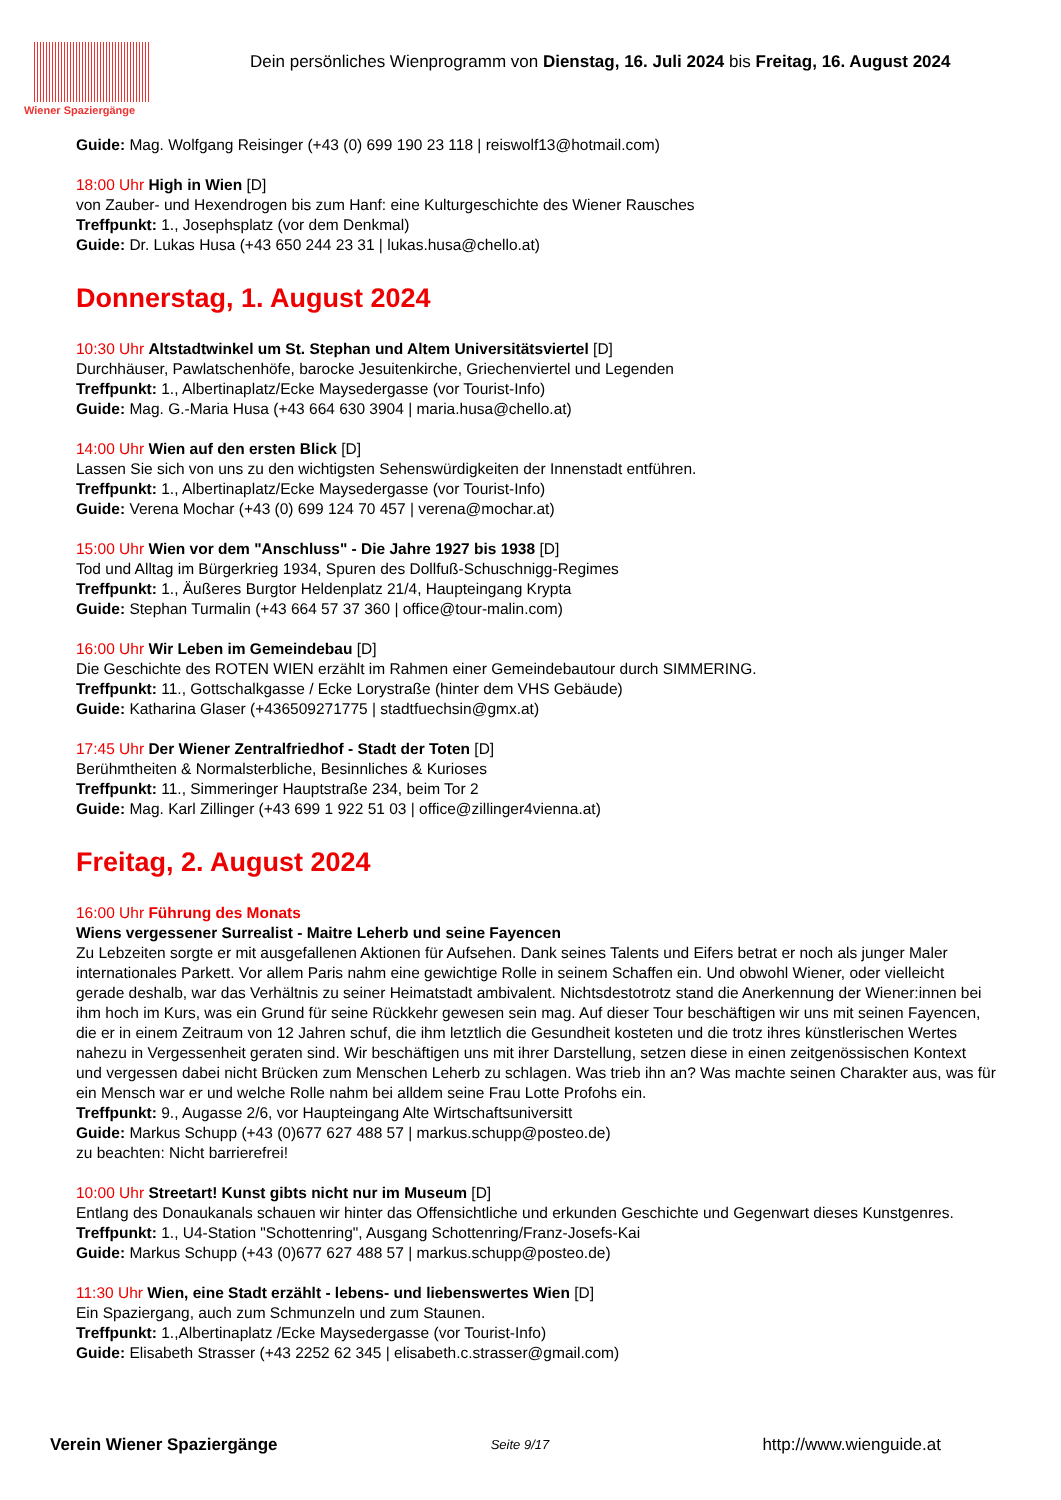Wiener Spaziergänge
Dein persönliches Wienprogramm von Dienstag, 16. Juli 2024 bis Freitag, 16. August 2024
Guide: Mag. Wolfgang Reisinger (+43 (0) 699 190 23 118 | reiswolf13@hotmail.com)
18:00 Uhr High in Wien [D]
von Zauber- und Hexendrogen bis zum Hanf: eine Kulturgeschichte des Wiener Rausches
Treffpunkt: 1., Josephsplatz (vor dem Denkmal)
Guide: Dr. Lukas Husa (+43 650 244 23 31 | lukas.husa@chello.at)
Donnerstag, 1. August 2024
10:30 Uhr Altstadtwinkel um St. Stephan und Altem Universitätsviertel [D]
Durchhäuser, Pawlatschenhöfe, barocke Jesuitenkirche, Griechenviertel und Legenden
Treffpunkt: 1., Albertinaplatz/Ecke Maysedergasse (vor Tourist-Info)
Guide: Mag. G.-Maria Husa (+43 664 630 3904 | maria.husa@chello.at)
14:00 Uhr Wien auf den ersten Blick [D]
Lassen Sie sich von uns zu den wichtigsten Sehenswürdigkeiten der Innenstadt entführen.
Treffpunkt: 1., Albertinaplatz/Ecke Maysedergasse (vor Tourist-Info)
Guide: Verena Mochar (+43 (0) 699 124 70 457 | verena@mochar.at)
15:00 Uhr Wien vor dem "Anschluss" - Die Jahre 1927 bis 1938 [D]
Tod und Alltag im Bürgerkrieg 1934, Spuren des Dollfuß-Schuschnigg-Regimes
Treffpunkt: 1., Äußeres Burgtor Heldenplatz 21/4, Haupteingang Krypta
Guide: Stephan Turmalin (+43 664 57 37 360 | office@tour-malin.com)
16:00 Uhr Wir Leben im Gemeindebau [D]
Die Geschichte des ROTEN WIEN erzählt im Rahmen einer Gemeindebautour durch SIMMERING.
Treffpunkt: 11., Gottschalkgasse / Ecke Lorystraße (hinter dem VHS Gebäude)
Guide: Katharina Glaser (+436509271775 | stadtfuechsin@gmx.at)
17:45 Uhr Der Wiener Zentralfriedhof - Stadt der Toten [D]
Berühmtheiten & Normalsterbliche, Besinnliches & Kurioses
Treffpunkt: 11., Simmeringer Hauptstraße 234, beim Tor 2
Guide: Mag. Karl Zillinger (+43 699 1 922 51 03 | office@zillinger4vienna.at)
Freitag, 2. August 2024
16:00 Uhr Führung des Monats
Wiens vergessener Surrealist - Maitre Leherb und seine Fayencen
Zu Lebzeiten sorgte er mit ausgefallenen Aktionen für Aufsehen. Dank seines Talents und Eifers betrat er noch als junger Maler internationales Parkett. Vor allem Paris nahm eine gewichtige Rolle in seinem Schaffen ein. Und obwohl Wiener, oder vielleicht gerade deshalb, war das Verhältnis zu seiner Heimatstadt ambivalent. Nichtsdestotrotz stand die Anerkennung der Wiener:innen bei ihm hoch im Kurs, was ein Grund für seine Rückkehr gewesen sein mag. Auf dieser Tour beschäftigen wir uns mit seinen Fayencen, die er in einem Zeitraum von 12 Jahren schuf, die ihm letztlich die Gesundheit kosteten und die trotz ihres künstlerischen Wertes nahezu in Vergessenheit geraten sind. Wir beschäftigen uns mit ihrer Darstellung, setzen diese in einen zeitgenössischen Kontext und vergessen dabei nicht Brücken zum Menschen Leherb zu schlagen. Was trieb ihn an? Was machte seinen Charakter aus, was für ein Mensch war er und welche Rolle nahm bei alldem seine Frau Lotte Profohs ein.
Treffpunkt: 9., Augasse 2/6, vor Haupteingang Alte Wirtschaftsuniversitt
Guide: Markus Schupp (+43 (0)677 627 488 57 | markus.schupp@posteo.de)
zu beachten: Nicht barrierefrei!
10:00 Uhr Streetart! Kunst gibts nicht nur im Museum [D]
Entlang des Donaukanals schauen wir hinter das Offensichtliche und erkunden Geschichte und Gegenwart dieses Kunstgenres.
Treffpunkt: 1., U4-Station "Schottenring", Ausgang Schottenring/Franz-Josefs-Kai
Guide: Markus Schupp (+43 (0)677 627 488 57 | markus.schupp@posteo.de)
11:30 Uhr Wien, eine Stadt erzählt - lebens- und liebenswertes Wien [D]
Ein Spaziergang, auch zum Schmunzeln und zum Staunen.
Treffpunkt: 1.,Albertinaplatz /Ecke Maysedergasse (vor Tourist-Info)
Guide: Elisabeth Strasser (+43 2252 62 345 | elisabeth.c.strasser@gmail.com)
Verein Wiener Spaziergänge Seite 9/17 http://www.wienguide.at